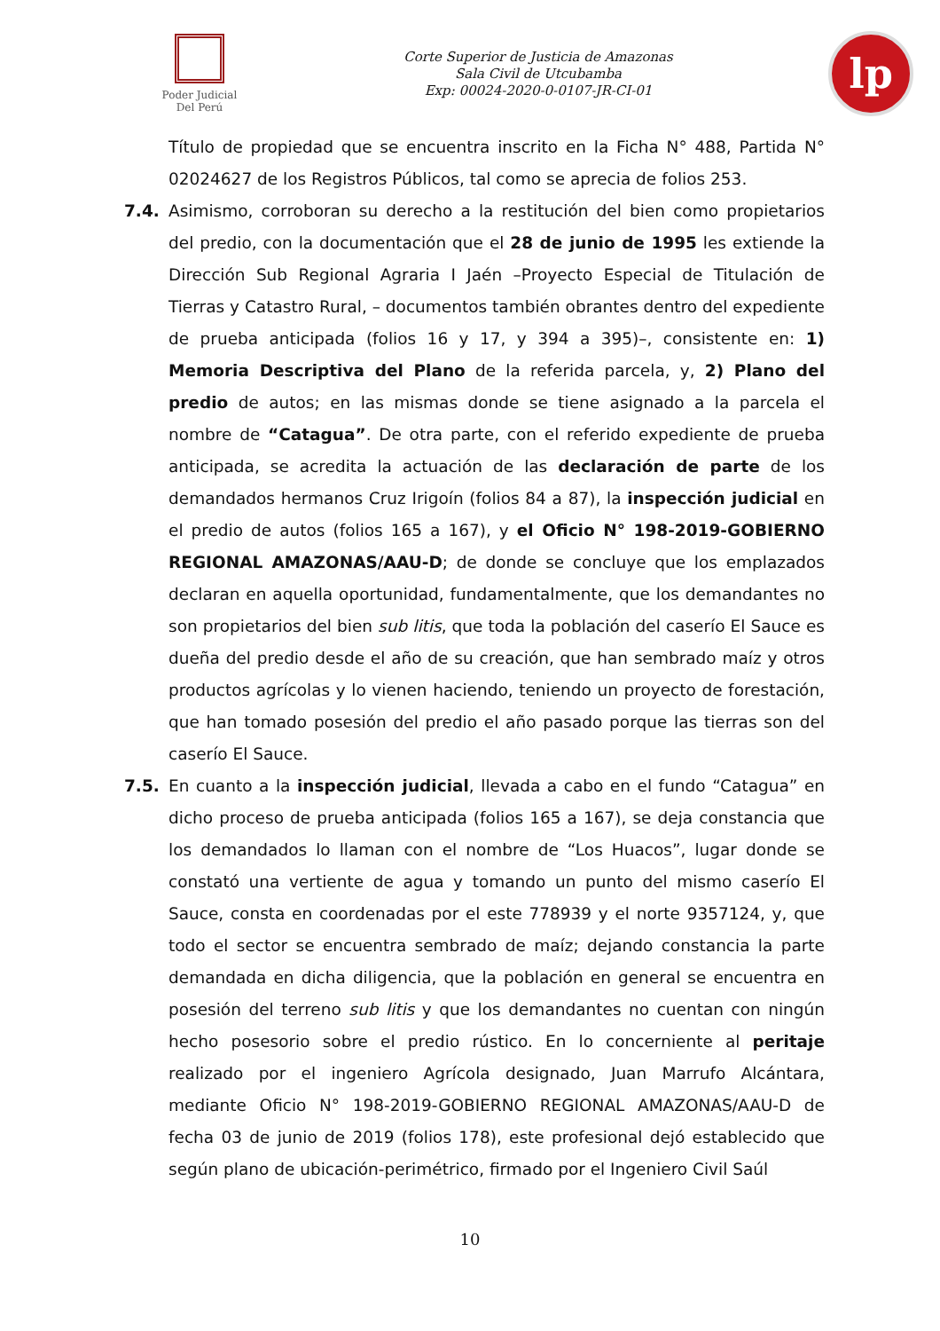Poder Judicial
Del Perú
Corte Superior de Justicia de Amazonas
Sala Civil de Utcubamba
Exp: 00024-2020-0-0107-JR-CI-01
lp
Título de propiedad que se encuentra inscrito en la Ficha N° 488, Partida N° 02024627 de los Registros Públicos, tal como se aprecia de folios 253.
7.4. Asimismo, corroboran su derecho a la restitución del bien como propietarios del predio, con la documentación que el 28 de junio de 1995 les extiende la Dirección Sub Regional Agraria I Jaén –Proyecto Especial de Titulación de Tierras y Catastro Rural, – documentos también obrantes dentro del expediente de prueba anticipada (folios 16 y 17, y 394 a 395)–, consistente en: 1) Memoria Descriptiva del Plano de la referida parcela, y, 2) Plano del predio de autos; en las mismas donde se tiene asignado a la parcela el nombre de “Catagua”. De otra parte, con el referido expediente de prueba anticipada, se acredita la actuación de las declaración de parte de los demandados hermanos Cruz Irigoín (folios 84 a 87), la inspección judicial en el predio de autos (folios 165 a 167), y el Oficio N° 198-2019-GOBIERNO REGIONAL AMAZONAS/AAU-D; de donde se concluye que los emplazados declaran en aquella oportunidad, fundamentalmente, que los demandantes no son propietarios del bien sub litis, que toda la población del caserío El Sauce es dueña del predio desde el año de su creación, que han sembrado maíz y otros productos agrícolas y lo vienen haciendo, teniendo un proyecto de forestación, que han tomado posesión del predio el año pasado porque las tierras son del caserío El Sauce.
7.5. En cuanto a la inspección judicial, llevada a cabo en el fundo “Catagua” en dicho proceso de prueba anticipada (folios 165 a 167), se deja constancia que los demandados lo llaman con el nombre de “Los Huacos”, lugar donde se constató una vertiente de agua y tomando un punto del mismo caserío El Sauce, consta en coordenadas por el este 778939 y el norte 9357124, y, que todo el sector se encuentra sembrado de maíz; dejando constancia la parte demandada en dicha diligencia, que la población en general se encuentra en posesión del terreno sub litis y que los demandantes no cuentan con ningún hecho posesorio sobre el predio rústico. En lo concerniente al peritaje realizado por el ingeniero Agrícola designado, Juan Marrufo Alcántara, mediante Oficio N° 198-2019-GOBIERNO REGIONAL AMAZONAS/AAU-D de fecha 03 de junio de 2019 (folios 178), este profesional dejó establecido que según plano de ubicación-perimétrico, firmado por el Ingeniero Civil Saúl
10